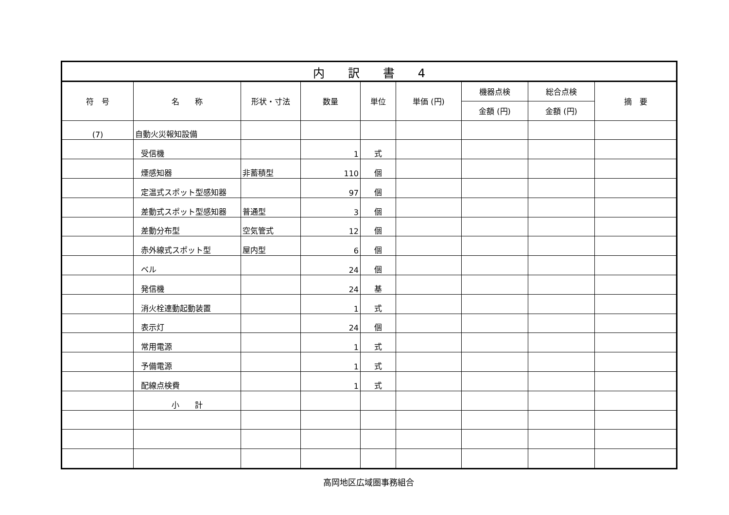| 内 訳 書 4 | | | | | | | | |
| 符 号 | 名 称 | 形状・寸法 | 数量 | 単位 | 単価 (円) | 機器点検 | 総合点検 | 摘 要 |
| | | | | | | 金額 (円) | 金額 (円) | |
| (7) | 自動火災報知設備 | | | | | | | |
| | 受信機 | | 1 | 式 | | | | |
| | 煙感知器 | 非蓄積型 | 110 | 個 | | | | |
| | 定温式スポット型感知器 | | 97 | 個 | | | | |
| | 差動式スポット型感知器 | 普通型 | 3 | 個 | | | | |
| | 差動分布型 | 空気管式 | 12 | 個 | | | | |
| | 赤外線式スポット型 | 屋内型 | 6 | 個 | | | | |
| | ベル | | 24 | 個 | | | | |
| | 発信機 | | 24 | 基 | | | | |
| | 消火栓連動起動装置 | | 1 | 式 | | | | |
| | 表示灯 | | 24 | 個 | | | | |
| | 常用電源 | | 1 | 式 | | | | |
| | 予備電源 | | 1 | 式 | | | | |
| | 配線点検費 | | 1 | 式 | | | | |
| | 小 計 | | | | | | | |
高岡地区広域圏事務組合